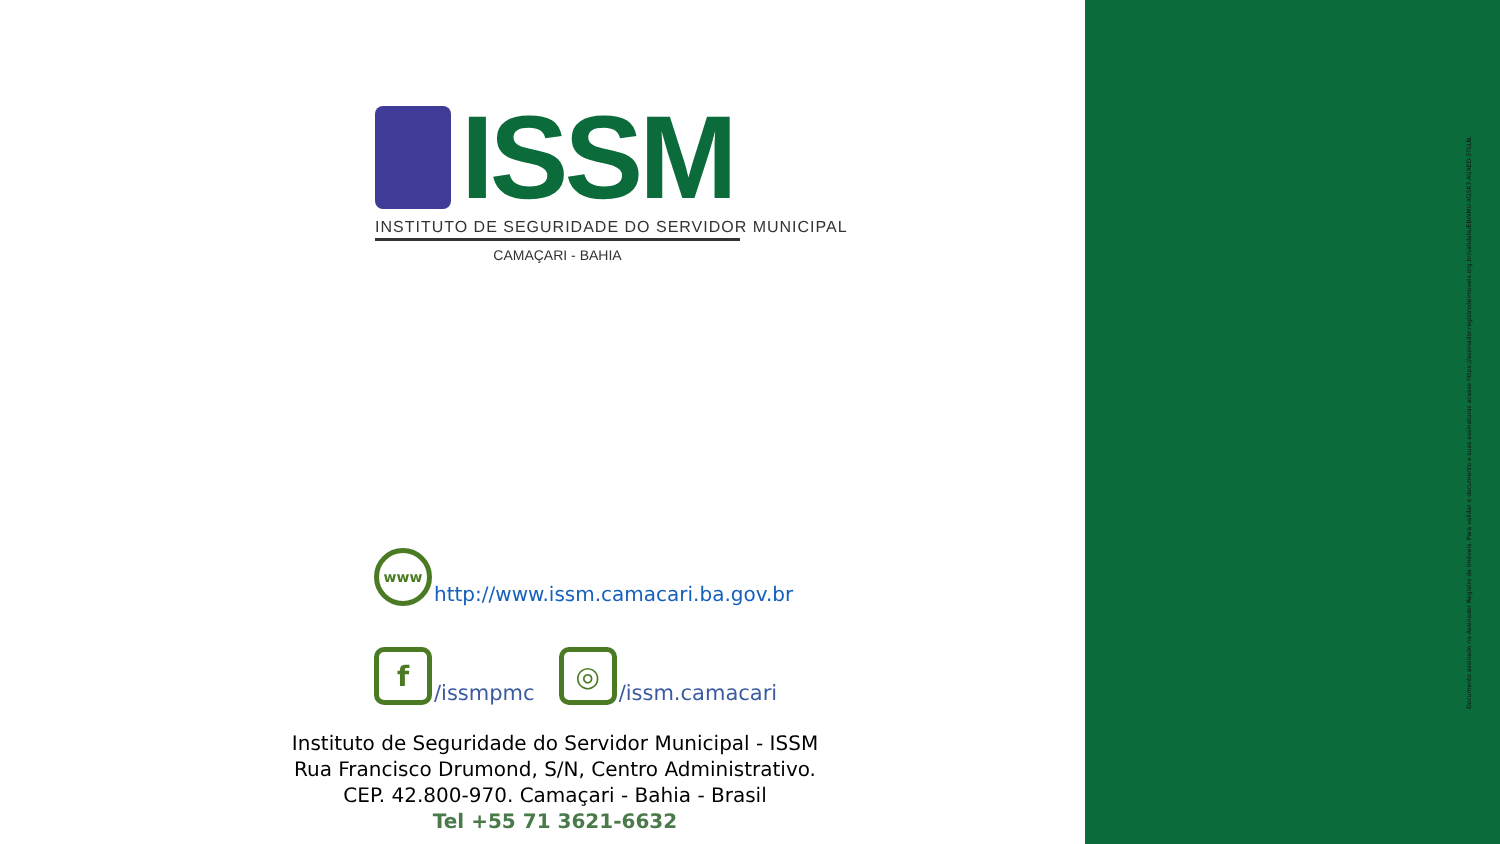ISSM
INSTITUTO DE SEGURIDADE DO SERVIDOR MUNICIPAL
CAMAÇARI - BAHIA
www
http://www.issm.camacari.ba.gov.br
f
/issmpmc
◎
/issm.camacari
Instituto de Seguridade do Servidor Municipal - ISSM
Rua Francisco Drumond, S/N, Centro Administrativo.
CEP. 42.800-970. Camaçari - Bahia - Brasil
Tel +55 71 3621-6632
Documento assinado no Assinador Registro de Imóveis. Para validar o documento e suas assinaturas acesse https://assinador.registrodeimoveis.org.br/validate/EBWMU-XG5K7-AUXED-5TLLN.